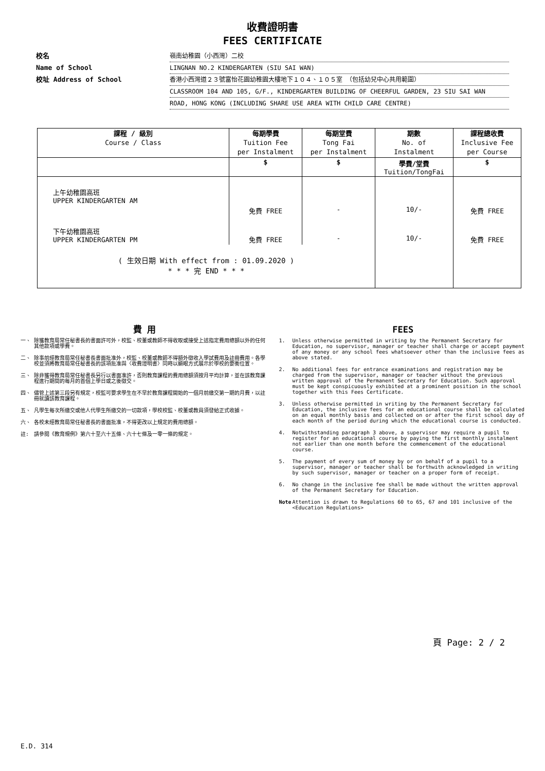收費證明書
FEES CERTIFICATE
校名 嶺南幼稚園（小西灣）二校
Name of School LINGNAN NO.2 KINDERGARTEN (SIU SAI WAN)
校址 Address of School 香港小西灣道２３號富怡花園幼稚園大樓地下１０４、１０５室 （包括幼兒中心共用範圍）
CLASSROOM 104 AND 105, G/F., KINDERGARTEN BUILDING OF CHEERFUL GARDEN, 23 SIU SAI WAN
ROAD, HONG KONG (INCLUDING SHARE USE AREA WITH CHILD CARE CENTRE)
| 課程 / 級別 Course / Class | 每期學費 Tuition Fee per Instalment | 每期堂費 Tong Fai per Instalment | 期數 No. of Instalment | 課程總收費 Inclusive Fee per Course |
| --- | --- | --- | --- | --- |
| | $ | $ | 學費/堂費 Tuition/TongFai | $ |
| 上午幼稚園高班 UPPER KINDERGARTEN AM | 免費 FREE | - | 10/- | 免費 FREE |
| 下午幼稚園高班 UPPER KINDERGARTEN PM | 免費 FREE | - | 10/- | 免費 FREE |
| ( 生效日期 With effect from : 01.09.2020 ) * * * 完 END * * * | | | | |
費 用
一、 除獲教育局常任秘書長的書面許可外，校監、校董或教師不得收取或接受上述指定費用總額以外的任何其他款項或學費。
二、 除事前經教育局常任秘書長書面批准外，校監、校董或教師不得額外徵收入學試費用及註冊費用。各學校並須將教育局常任秘書長的該項批准與〈收費證明書〉同時以顯眼方式展示於學校的要衝位置。
三、 除非獲得教育局常任秘書長另行以書面准許，否則教育課程的費用總額須按月平均計算，並在該教育課程進行期間的每月的首個上學日或之後徵交。
四、 儘管上述第三段另有規定，校監可要求學生在不早於教育課程開始的一個月前繳交第一期的月費，以註冊就讀該教育課程。
五、 凡學生每次所繳交或他人代學生所繳交的一切款項，學校校監、校董或教員須發給正式收據。
六、 各校未經教育局常任秘書長的書面批准，不得更改以上規定的費用總額。
註: 請參閱《教育規例》第六十至六十五條、六十七條及一零一條的規定。
FEES
1. Unless otherwise permitted in writing by the Permanent Secretary for Education, no supervisor, manager or teacher shall charge or accept payment of any money or any school fees whatsoever other than the inclusive fees as above stated.
2. No additional fees for entrance examinations and registration may be charged from the supervisor, manager or teacher without the previous written approval of the Permanent Secretary for Education. Such approval must be kept conspicuously exhibited at a prominent position in the school together with this Fees Certificate.
3. Unless otherwise permitted in writing by the Permanent Secretary for Education, the inclusive fees for an educational course shall be calculated on an equal monthly basis and collected on or after the first school day of each month of the period during which the educational course is conducted.
4. Notwithstanding paragraph 3 above, a supervisor may require a pupil to register for an educational course by paying the first monthly instalment not earlier than one month before the commencement of the educational course.
5. The payment of every sum of money by or on behalf of a pupil to a supervisor, manager or teacher shall be forthwith acknowledged in writing by such supervisor, manager or teacher on a proper form of receipt.
6. No change in the inclusive fee shall be made without the written approval of the Permanent Secretary for Education.
Note Attention is drawn to Regulations 60 to 65, 67 and 101 inclusive of the <Education Regulations>
頁 Page: 2 / 2
E.D. 314